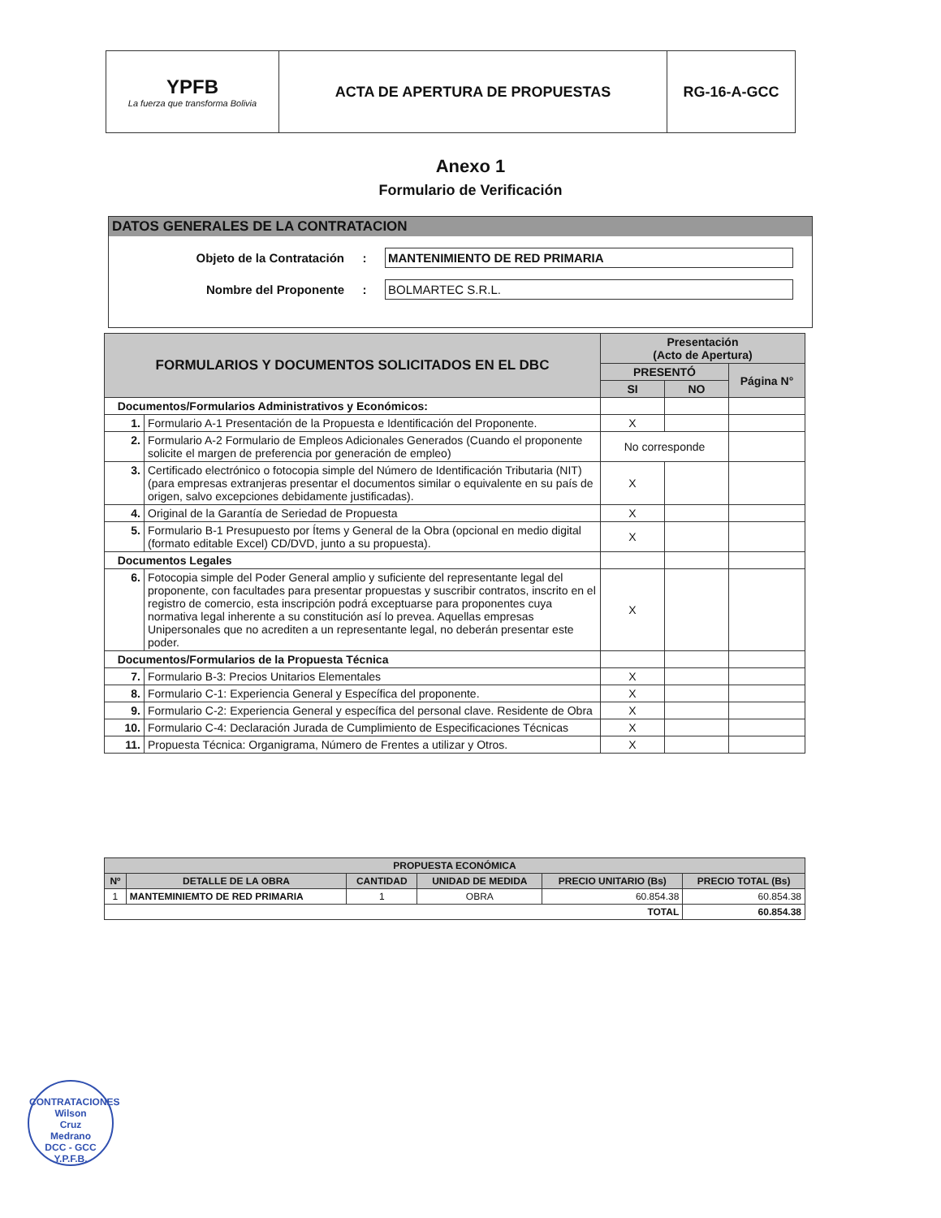| YPFB La fuerza que transforma Bolivia | ACTA DE APERTURA DE PROPUESTAS | RG-16-A-GCC |
Anexo 1
Formulario de Verificación
DATOS GENERALES DE LA CONTRATACION
Objeto de la Contratación: MANTENIMIENTO DE RED PRIMARIA
Nombre del Proponente: BOLMARTEC S.R.L.
| FORMULARIOS Y DOCUMENTOS SOLICITADOS EN EL DBC | | Presentación (Acto de Apertura) | | |
| --- | --- | --- | --- | --- |
| | | PRESENTÓ | | Página N° |
| | | SI | NO | |
| Documentos/Formularios Administrativos y Económicos: | | | | |
| 1. | Formulario A-1 Presentación de la Propuesta e Identificación del Proponente. | X | | |
| 2. | Formulario A-2 Formulario de Empleos Adicionales Generados (Cuando el proponente solicite el margen de preferencia por generación de empleo) | No corresponde | | |
| 3. | Certificado electrónico o fotocopia simple del Número de Identificación Tributaria (NIT) (para empresas extranjeras presentar el documentos similar o equivalente en su país de origen, salvo excepciones debidamente justificadas). | X | | |
| 4. | Original de la Garantía de Seriedad de Propuesta | X | | |
| 5. | Formulario B-1 Presupuesto por Ítems y General de la Obra (opcional en medio digital (formato editable Excel) CD/DVD, junto a su propuesta). | X | | |
| Documentos Legales | | | | |
| 6. | Fotocopia simple del Poder General amplio y suficiente del representante legal del proponente, con facultades para presentar propuestas y suscribir contratos, inscrito en el registro de comercio, esta inscripción podrá exceptuarse para proponentes cuya normativa legal inherente a su constitución así lo prevea. Aquellas empresas Unipersonales que no acrediten a un representante legal, no deberán presentar este poder. | X | | |
| Documentos/Formularios de la Propuesta Técnica | | | | |
| 7. | Formulario B-3: Precios Unitarios Elementales | X | | |
| 8. | Formulario C-1: Experiencia General y Específica del proponente. | X | | |
| 9. | Formulario C-2: Experiencia General y específica del personal clave. Residente de Obra | X | | |
| 10. | Formulario C-4: Declaración Jurada de Cumplimiento de Especificaciones Técnicas | X | | |
| 11. | Propuesta Técnica: Organigrama, Número de Frentes a utilizar y Otros. | X | | |
| PROPUESTA ECONÓMICA | | | | | |
| --- | --- | --- | --- | --- | --- |
| Nº | DETALLE DE LA OBRA | CANTIDAD | UNIDAD DE MEDIDA | PRECIO UNITARIO (Bs) | PRECIO TOTAL (Bs) |
| 1 | MANTEMINIEMTO DE RED PRIMARIA | 1 | OBRA | 60.854.38 | 60.854.38 |
| TOTAL | | | | | 60.854.38 |
CONTRATACIONES
Wilson
Cruz
Medrano
DCC - GCC
Y.P.F.B.